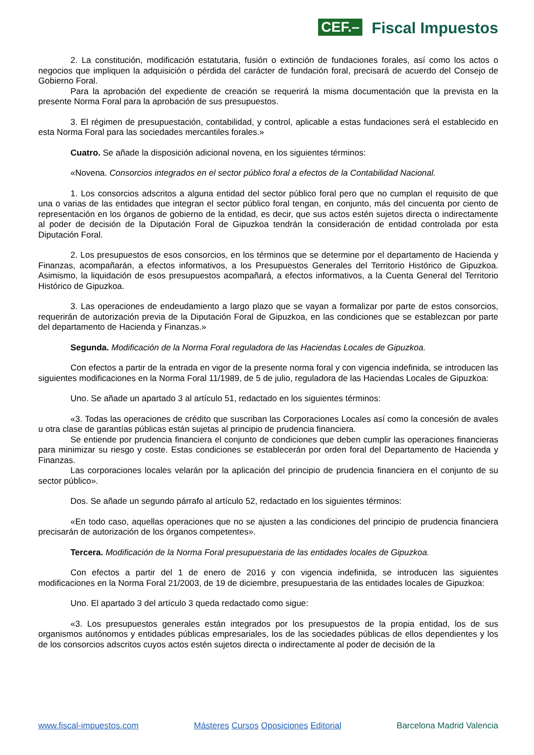CEF.– Fiscal Impuestos
2. La constitución, modificación estatutaria, fusión o extinción de fundaciones forales, así como los actos o negocios que impliquen la adquisición o pérdida del carácter de fundación foral, precisará de acuerdo del Consejo de Gobierno Foral.
Para la aprobación del expediente de creación se requerirá la misma documentación que la prevista en la presente Norma Foral para la aprobación de sus presupuestos.
3. El régimen de presupuestación, contabilidad, y control, aplicable a estas fundaciones será el establecido en esta Norma Foral para las sociedades mercantiles forales.»
Cuatro. Se añade la disposición adicional novena, en los siguientes términos:
«Novena. Consorcios integrados en el sector público foral a efectos de la Contabilidad Nacional.
1. Los consorcios adscritos a alguna entidad del sector público foral pero que no cumplan el requisito de que una o varias de las entidades que integran el sector público foral tengan, en conjunto, más del cincuenta por ciento de representación en los órganos de gobierno de la entidad, es decir, que sus actos estén sujetos directa o indirectamente al poder de decisión de la Diputación Foral de Gipuzkoa tendrán la consideración de entidad controlada por esta Diputación Foral.
2. Los presupuestos de esos consorcios, en los términos que se determine por el departamento de Hacienda y Finanzas, acompañarán, a efectos informativos, a los Presupuestos Generales del Territorio Histórico de Gipuzkoa. Asimismo, la liquidación de esos presupuestos acompañará, a efectos informativos, a la Cuenta General del Territorio Histórico de Gipuzkoa.
3. Las operaciones de endeudamiento a largo plazo que se vayan a formalizar por parte de estos consorcios, requerirán de autorización previa de la Diputación Foral de Gipuzkoa, en las condiciones que se establezcan por parte del departamento de Hacienda y Finanzas.»
Segunda. Modificación de la Norma Foral reguladora de las Haciendas Locales de Gipuzkoa.
Con efectos a partir de la entrada en vigor de la presente norma foral y con vigencia indefinida, se introducen las siguientes modificaciones en la Norma Foral 11/1989, de 5 de julio, reguladora de las Haciendas Locales de Gipuzkoa:
Uno. Se añade un apartado 3 al artículo 51, redactado en los siguientes términos:
«3. Todas las operaciones de crédito que suscriban las Corporaciones Locales así como la concesión de avales u otra clase de garantías públicas están sujetas al principio de prudencia financiera.
Se entiende por prudencia financiera el conjunto de condiciones que deben cumplir las operaciones financieras para minimizar su riesgo y coste. Estas condiciones se establecerán por orden foral del Departamento de Hacienda y Finanzas.
Las corporaciones locales velarán por la aplicación del principio de prudencia financiera en el conjunto de su sector público».
Dos. Se añade un segundo párrafo al artículo 52, redactado en los siguientes términos:
«En todo caso, aquellas operaciones que no se ajusten a las condiciones del principio de prudencia financiera precisarán de autorización de los órganos competentes».
Tercera. Modificación de la Norma Foral presupuestaria de las entidades locales de Gipuzkoa.
Con efectos a partir del 1 de enero de 2016 y con vigencia indefinida, se introducen las siguientes modificaciones en la Norma Foral 21/2003, de 19 de diciembre, presupuestaria de las entidades locales de Gipuzkoa:
Uno. El apartado 3 del artículo 3 queda redactado como sigue:
«3. Los presupuestos generales están integrados por los presupuestos de la propia entidad, los de sus organismos autónomos y entidades públicas empresariales, los de las sociedades públicas de ellos dependientes y los de los consorcios adscritos cuyos actos estén sujetos directa o indirectamente al poder de decisión de la
www.fiscal-impuestos.com Másteres Cursos Oposiciones Editorial Barcelona Madrid Valencia